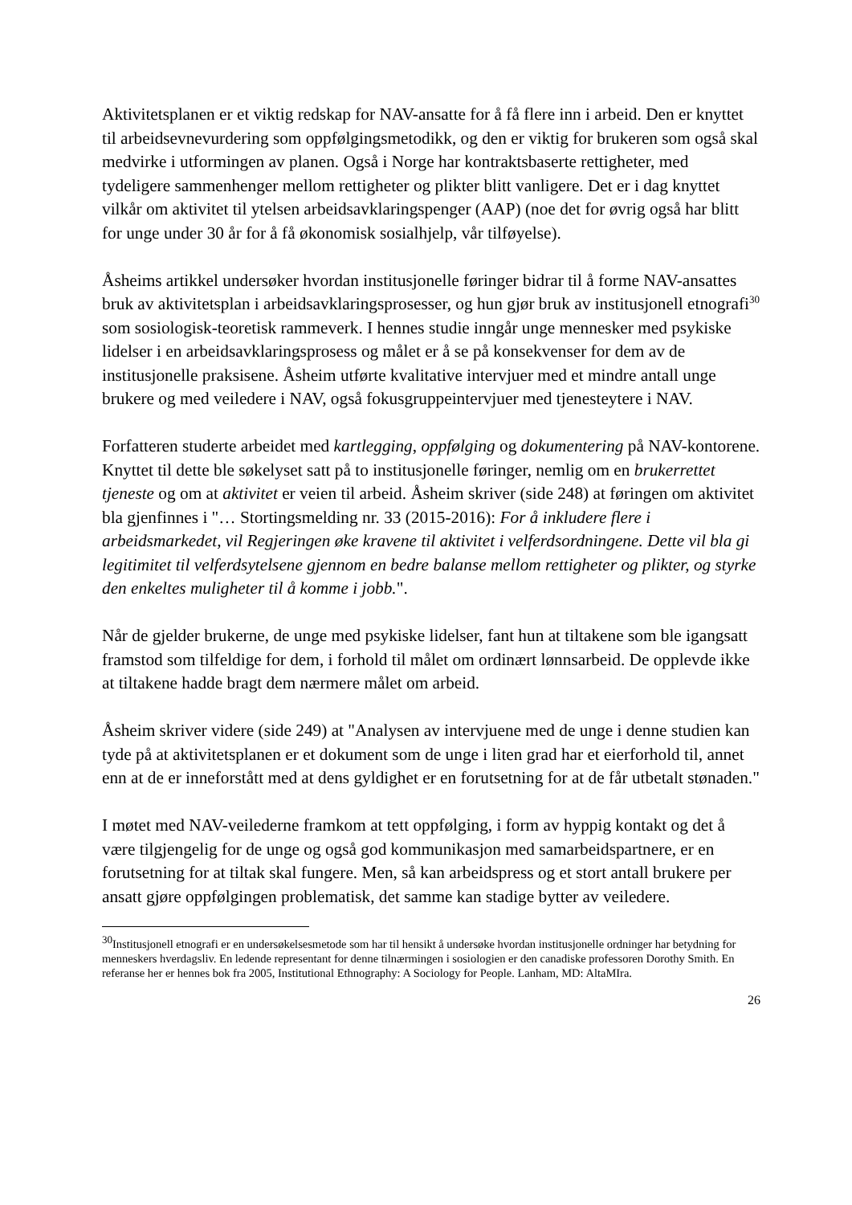Aktivitetsplanen er et viktig redskap for NAV-ansatte for å få flere inn i arbeid. Den er knyttet til arbeidsevnevurdering som oppfølgingsmetodikk, og den er viktig for brukeren som også skal medvirke i utformingen av planen. Også i Norge har kontraktsbaserte rettigheter, med tydeligere sammenhenger mellom rettigheter og plikter blitt vanligere. Det er i dag knyttet vilkår om aktivitet til ytelsen arbeidsavklaringspenger (AAP) (noe det for øvrig også har blitt for unge under 30 år for å få økonomisk sosialhjelp, vår tilføyelse).
Åsheims artikkel undersøker hvordan institusjonelle føringer bidrar til å forme NAV-ansattes bruk av aktivitetsplan i arbeidsavklaringsprosesser, og hun gjør bruk av institusjonell etnografi<sup>30</sup> som sosiologisk-teoretisk rammeverk. I hennes studie inngår unge mennesker med psykiske lidelser i en arbeidsavklaringsprosess og målet er å se på konsekvenser for dem av de institusjonelle praksisene. Åsheim utførte kvalitative intervjuer med et mindre antall unge brukere og med veiledere i NAV, også fokusgruppeintervjuer med tjenesteytere i NAV.
Forfatteren studerte arbeidet med kartlegging, oppfølging og dokumentering på NAV-kontorene. Knyttet til dette ble søkelyset satt på to institusjonelle føringer, nemlig om en brukerrettet tjeneste og om at aktivitet er veien til arbeid. Åsheim skriver (side 248) at føringen om aktivitet bla gjenfinnes i "… Stortingsmelding nr. 33 (2015-2016): For å inkludere flere i arbeidsmarkedet, vil Regjeringen øke kravene til aktivitet i velferdsordningene. Dette vil bla gi legitimitet til velferdsytelsene gjennom en bedre balanse mellom rettigheter og plikter, og styrke den enkeltes muligheter til å komme i jobb.".
Når de gjelder brukerne, de unge med psykiske lidelser, fant hun at tiltakene som ble igangsatt framstod som tilfeldige for dem, i forhold til målet om ordinært lønnsarbeid. De opplevde ikke at tiltakene hadde bragt dem nærmere målet om arbeid.
Åsheim skriver videre (side 249) at "Analysen av intervjuene med de unge i denne studien kan tyde på at aktivitetsplanen er et dokument som de unge i liten grad har et eierforhold til, annet enn at de er inneforstått med at dens gyldighet er en forutsetning for at de får utbetalt stønaden."
I møtet med NAV-veilederne framkom at tett oppfølging, i form av hyppig kontakt og det å være tilgjengelig for de unge og også god kommunikasjon med samarbeidspartnere, er en forutsetning for at tiltak skal fungere. Men, så kan arbeidspress og et stort antall brukere per ansatt gjøre oppfølgingen problematisk, det samme kan stadige bytter av veiledere.
<sup>30</sup> Institusjonell etnografi er en undersøkelsesmetode som har til hensikt å undersøke hvordan institusjonelle ordninger har betydning for menneskers hverdagsliv. En ledende representant for denne tilnærmingen i sosiologien er den canadiske professoren Dorothy Smith. En referanse her er hennes bok fra 2005, Institutional Ethnography: A Sociology for People. Lanham, MD: AltaMIra.
26